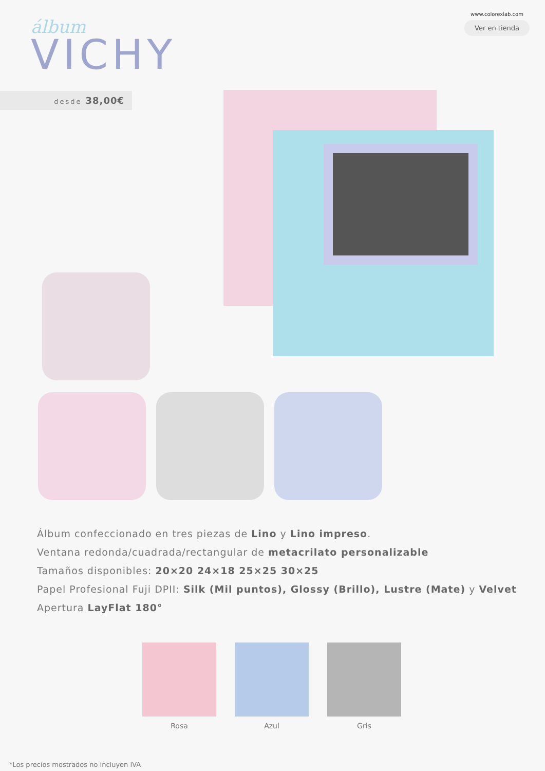álbum
VICHY
www.colorexlab.com
Ver en tienda
desde 38,00€
Álbum confeccionado en tres piezas de Lino y Lino impreso.
Ventana redonda/cuadrada/rectangular de metacrilato personalizable
Tamaños disponibles: 20×20 24×18 25×25 30×25
Papel Profesional Fuji DPII: Silk (Mil puntos), Glossy (Brillo), Lustre (Mate) y Velvet
Apertura LayFlat 180°
Rosa Azul Gris
*Los precios mostrados no incluyen IVA